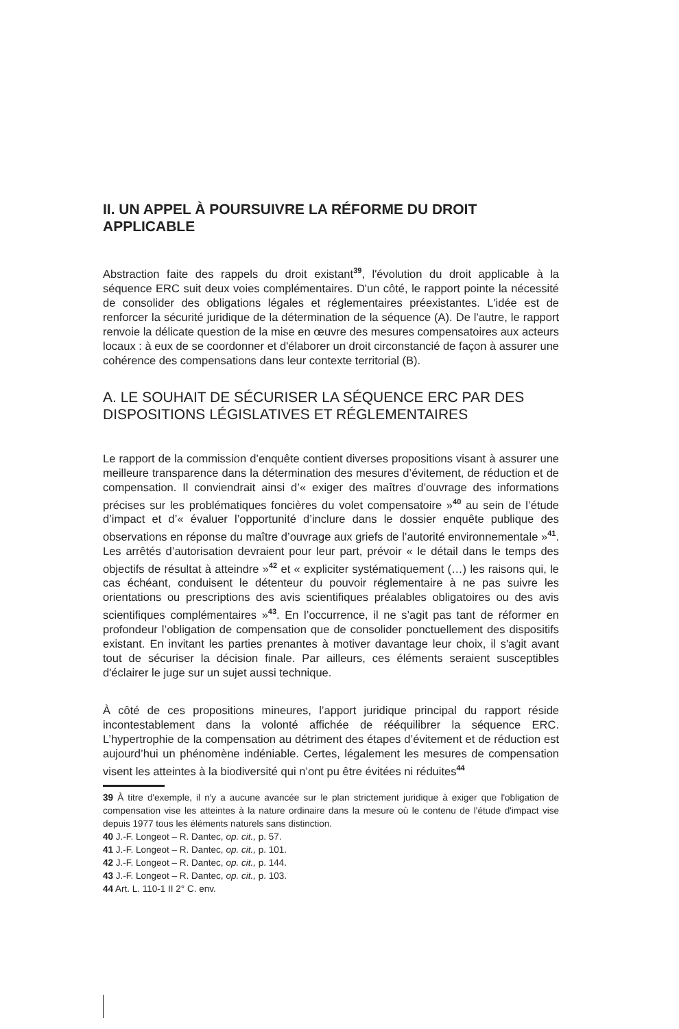II. UN APPEL À POURSUIVRE LA RÉFORME DU DROIT APPLICABLE
Abstraction faite des rappels du droit existant<sup>39</sup>, l'évolution du droit applicable à la séquence ERC suit deux voies complémentaires. D'un côté, le rapport pointe la nécessité de consolider des obligations légales et réglementaires préexistantes. L'idée est de renforcer la sécurité juridique de la détermination de la séquence (A). De l'autre, le rapport renvoie la délicate question de la mise en œuvre des mesures compensatoires aux acteurs locaux : à eux de se coordonner et d'élaborer un droit circonstancié de façon à assurer une cohérence des compensations dans leur contexte territorial (B).
A. LE SOUHAIT DE SÉCURISER LA SÉQUENCE ERC PAR DES DISPOSITIONS LÉGISLATIVES ET RÉGLEMENTAIRES
Le rapport de la commission d’enquête contient diverses propositions visant à assurer une meilleure transparence dans la détermination des mesures d’évitement, de réduction et de compensation. Il conviendrait ainsi d’« exiger des maîtres d’ouvrage des informations précises sur les problématiques foncières du volet compensatoire »<sup>40</sup> au sein de l’étude d’impact et d’« évaluer l’opportunité d’inclure dans le dossier enquête publique des observations en réponse du maître d’ouvrage aux griefs de l’autorité environnementale »<sup>41</sup>. Les arrêtés d’autorisation devraient pour leur part, prévoir « le détail dans le temps des objectifs de résultat à atteindre »<sup>42</sup> et « expliciter systématiquement (…) les raisons qui, le cas échéant, conduisent le détenteur du pouvoir réglementaire à ne pas suivre les orientations ou prescriptions des avis scientifiques préalables obligatoires ou des avis scientifiques complémentaires »<sup>43</sup>. En l’occurrence, il ne s’agit pas tant de réformer en profondeur l’obligation de compensation que de consolider ponctuellement des dispositifs existant. En invitant les parties prenantes à motiver davantage leur choix, il s'agit avant tout de sécuriser la décision finale. Par ailleurs, ces éléments seraient susceptibles d'éclairer le juge sur un sujet aussi technique.
À côté de ces propositions mineures, l’apport juridique principal du rapport réside incontestablement dans la volonté affichée de rééquilibrer la séquence ERC. L’hypertrophie de la compensation au détriment des étapes d’évitement et de réduction est aujourd’hui un phénomène indéniable. Certes, légalement les mesures de compensation visent les atteintes à la biodiversité qui n’ont pu être évitées ni réduites<sup>44</sup>
39 À titre d'exemple, il n'y a aucune avancée sur le plan strictement juridique à exiger que l'obligation de compensation vise les atteintes à la nature ordinaire dans la mesure où le contenu de l'étude d'impact vise depuis 1977 tous les éléments naturels sans distinction.
40 J.-F. Longeot – R. Dantec, op. cit., p. 57.
41 J.-F. Longeot – R. Dantec, op. cit., p. 101.
42 J.-F. Longeot – R. Dantec, op. cit., p. 144.
43 J.-F. Longeot – R. Dantec, op. cit., p. 103.
44 Art. L. 110-1 II 2° C. env.